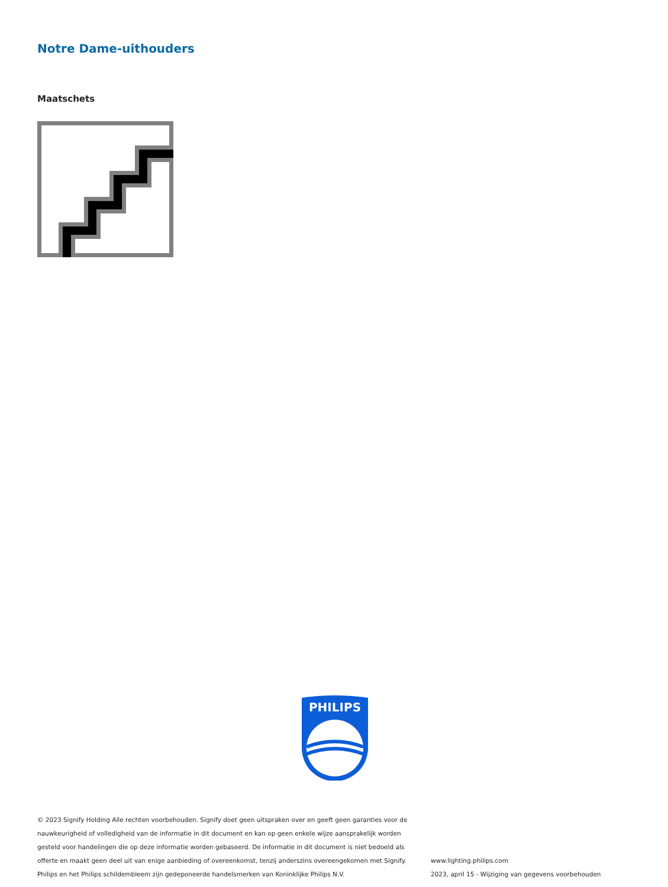Notre Dame-uithouders
Maatschets
PHILIPS
© 2023 Signify Holding Alle rechten voorbehouden. Signify doet geen uitspraken over en geeft geen garanties voor de nauwkeurigheid of volledigheid van de informatie in dit document en kan op geen enkele wijze aansprakelijk worden gesteld voor handelingen die op deze informatie worden gebaseerd. De informatie in dit document is niet bedoeld als offerte en maakt geen deel uit van enige aanbieding of overeenkomst, tenzij anderszins overeengekomen met Signify. Philips en het Philips schildembleem zijn gedeponeerde handelsmerken van Koninklijke Philips N.V.
www.lighting.philips.com
2023, april 15 - Wijziging van gegevens voorbehouden